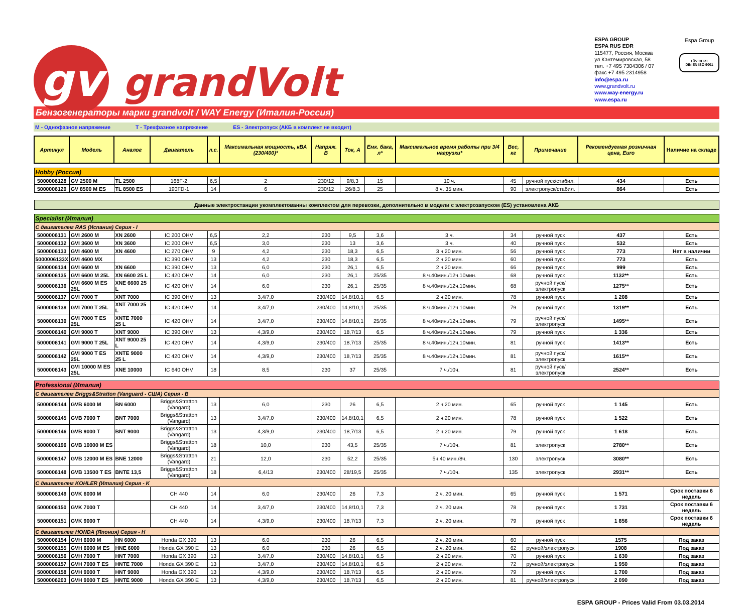gv grandVolt
ESPA GROUP
ESPA RUS EDR
115477, Россия, Москва
ул.Кантемировская, 58
тел. +7 495 7304306 / 07
факс +7 495 2314958
info@espa.ru
www.grandvolt.ru
www.way-energy.ru
www.espa.ru
Espa Group
TÜV CERT
DIN EN ISO 9001
Бензогенераторы марки grandvolt / WAY Energy (Италия-Россия)
M - Однофазное напряжение T - Трехфазное напряжение ES - Электропуск (АКБ в комплект не входит)
| Артикул | Модель | Аналог | Двигатель | л.с. | Максимальная мощность, кВА (230/400)* | Напряж. В | Ток, А | Емк. бака, л* | Максимальное время работы при 3/4 нагрузки* | Вес, кг | Примечание | Рекомендуемая розничная цена, Euro | Наличие на складе |
| --- | --- | --- | --- | --- | --- | --- | --- | --- | --- | --- | --- | --- | --- |
| Hobby (Россия) | | | | | | | | | | | | | |
| 5000006128 | GV 2500 M | TL 2500 | 168F-2 | 6,5 | 2 | 230/12 | 9/8,3 | 15 | 10 ч. | 45 | ручной пуск/стабил. | 434 | Есть |
| 5000006129 | GV 8500 M ES | TL 8500 ES | 190FD-1 | 14 | 6 | 230/12 | 26/8,3 | 25 | 8 ч. 35 мин. | 90 | электропуск/стабил. | 864 | Есть |
| Данные электростанции укомплектованны комплектом для перевозки, дополнительно в модели с электрозапуском (ES) установлена АКБ | | | | | | | | | | | | | |
| Specialist (Италия) | | | | | | | | | | | | | |
| С двигателем RAS (Испания) Серия - I | | | | | | | | | | | | | |
| 5000006131 | GVI 2600 M | XN 2600 | IC 200 OHV | 6,5 | 2,2 | 230 | 9,5 | 3,6 | 3 ч. | 34 | ручной пуск | 437 | Есть |
| 5000006132 | GVI 3600 M | XN 3600 | IC 200 OHV | 6,5 | 3,0 | 230 | 13 | 3,6 | 3 ч. | 40 | ручной пуск | 532 | Есть |
| 5000006133 | GVI 4600 M | XN 4600 | IC 270 OHV | 9 | 4,2 | 230 | 18,3 | 6,5 | 3 ч.20 мин. | 56 | ручной пуск | 773 | Нет в наличии |
| 5000006133X | GVI 4600 MX | | IC 390 OHV | 13 | 4,2 | 230 | 18,3 | 6,5 | 2 ч.20 мин. | 60 | ручной пуск | 773 | Есть |
| 5000006134 | GVI 6600 M | XN 6600 | IC 390 OHV | 13 | 6,0 | 230 | 26,1 | 6,5 | 2 ч.20 мин. | 66 | ручной пуск | 999 | Есть |
| 5000006135 | GVI 6600 M 25L | XN 6600 25 L | IC 420 OHV | 14 | 6,0 | 230 | 26,1 | 25/35 | 8 ч.40мин./12ч.10мин. | 68 | ручной пуск | 1132** | Есть |
| 5000006136 | GVI 6600 M ES 25L | XNE 6600 25 L | IC 420 OHV | 14 | 6,0 | 230 | 26,1 | 25/35 | 8 ч.40мин./12ч.10мин. | 68 | ручной пуск/электропуск | 1275** | Есть |
| 5000006137 | GVI 7000 T | XNT 7000 | IC 390 OHV | 13 | 3,4/7,0 | 230/400 | 14,8/10,1 | 6,5 | 2 ч.20 мин. | 78 | ручной пуск | 1 208 | Есть |
| 5000006138 | GVI 7000 T 25L | XNT 7000 25 L | IC 420 OHV | 14 | 3,4/7,0 | 230/400 | 14,8/10,1 | 25/35 | 8 ч.40мин./12ч.10мин. | 79 | ручной пуск | 1319** | Есть |
| 5000006139 | GVI 7000 T ES 25L | XNTE 7000 25 L | IC 420 OHV | 14 | 3,4/7,0 | 230/400 | 14,8/10,1 | 25/35 | 8 ч.40мин./12ч.10мин. | 79 | ручной пуск/электропуск | 1495** | Есть |
| 5000006140 | GVI 9000 T | XNT 9000 | IC 390 OHV | 13 | 4,3/9,0 | 230/400 | 18,7/13 | 6,5 | 8 ч.40мин./12ч.10мин. | 79 | ручной пуск | 1 336 | Есть |
| 5000006141 | GVI 9000 T 25L | XNT 9000 25 L | IC 420 OHV | 14 | 4,3/9,0 | 230/400 | 18,7/13 | 25/35 | 8 ч.40мин./12ч.10мин. | 81 | ручной пуск | 1413** | Есть |
| 5000006142 | GVI 9000 T ES 25L | XNTE 9000 25 L | IC 420 OHV | 14 | 4,3/9,0 | 230/400 | 18,7/13 | 25/35 | 8 ч.40мин./12ч.10мин. | 81 | ручной пуск/электропуск | 1615** | Есть |
| 5000006143 | GVI 10000 M ES 25L | XNE 10000 | IC 640 OHV | 18 | 8,5 | 230 | 37 | 25/35 | 7 ч./10ч. | 81 | ручной пуск/электропуск | 2524** | Есть |
| Professional (Италия) | | | | | | | | | | | | | |
| С двигателем Briggs&Stratton (Vanguard - США) Серия - B | | | | | | | | | | | | | |
| 5000006144 | GVB 6000 M | BN 6000 | Briggs&Stratton (Vangard) | 13 | 6,0 | 230 | 26 | 6,5 | 2 ч.20 мин. | 65 | ручной пуск | 1 145 | Есть |
| 5000006145 | GVB 7000 T | BNT 7000 | Briggs&Stratton (Vangard) | 13 | 3,4/7,0 | 230/400 | 14,8/10,1 | 6,5 | 2 ч.20 мин. | 78 | ручной пуск | 1 522 | Есть |
| 5000006146 | GVB 9000 T | BNT 9000 | Briggs&Stratton (Vangard) | 13 | 4,3/9,0 | 230/400 | 18,7/13 | 6,5 | 2 ч.20 мин. | 79 | ручной пуск | 1 618 | Есть |
| 5000006196 | GVB 10000 M ES | | Briggs&Stratton (Vangard) | 18 | 10,0 | 230 | 43,5 | 25/35 | 7 ч./10ч. | 81 | электропуск | 2780** | Есть |
| 5000006147 | GVB 12000 M ES | BNE 12000 | Briggs&Stratton (Vangard) | 21 | 12,0 | 230 | 52,2 | 25/35 | 5ч.40 мин./8ч. | 130 | электропуск | 3080** | Есть |
| 5000006148 | GVB 13500 T ES | BNTE 13,5 | Briggs&Stratton (Vangard) | 18 | 6,4/13 | 230/400 | 28/19,5 | 25/35 | 7 ч./10ч. | 135 | электропуск | 2931** | Есть |
| С двигателем KOHLER (Италия) Серия - K | | | | | | | | | | | | | |
| 5000006149 | GVK 6000 M | | CH 440 | 14 | 6,0 | 230/400 | 26 | 7,3 | 2 ч. 20 мин. | 65 | ручной пуск | 1 571 | Срок поставки 6 недель |
| 5000006150 | GVK 7000 T | | CH 440 | 14 | 3,4/7,0 | 230/400 | 14,8/10,1 | 7,3 | 2 ч. 20 мин. | 78 | ручной пуск | 1 731 | Срок поставки 6 недель |
| 5000006151 | GVK 9000 T | | CH 440 | 14 | 4,3/9,0 | 230/400 | 18,7/13 | 7,3 | 2 ч. 20 мин. | 79 | ручной пуск | 1 856 | Срок поставки 6 недель |
| С двигателем HONDA (Япония) Серия - H | | | | | | | | | | | | | |
| 5000006154 | GVH 6000 M | HN 6000 | Honda GX 390 | 13 | 6,0 | 230 | 26 | 6,5 | 2 ч. 20 мин. | 60 | ручной пуск | 1575 | Под заказ |
| 5000006155 | GVH 6000 M ES | HNE 6000 | Honda GX 390 E | 13 | 6,0 | 230 | 26 | 6,5 | 2 ч. 20 мин. | 62 | ручной/электропуск | 1908 | Под заказ |
| 5000006156 | GVH 7000 T | HNT 7000 | Honda GX 390 | 13 | 3,4/7,0 | 230/400 | 14,8/10,1 | 6,5 | 2 ч.20 мин. | 70 | ручной пуск | 1 630 | Под заказ |
| 5000006157 | GVH 7000 T ES | HNTE 7000 | Honda GX 390 E | 13 | 3,4/7,0 | 230/400 | 14,8/10,1 | 6,5 | 2 ч.20 мин. | 72 | ручной/электропуск | 1 950 | Под заказ |
| 5000006158 | GVH 9000 T | HNT 9000 | Honda GX 390 | 13 | 4,3/9,0 | 230/400 | 18,7/13 | 6,5 | 2 ч.20 мин. | 79 | ручной пуск | 1 700 | Под заказ |
| 5000006203 | GVH 9000 T ES | HNTE 9000 | Honda GX 390 E | 13 | 4,3/9,0 | 230/400 | 18,7/13 | 6,5 | 2 ч.20 мин. | 81 | ручной/электропуск | 2 090 | Под заказ |
ESPA GROUP - Prices Valid From 03.03.2014